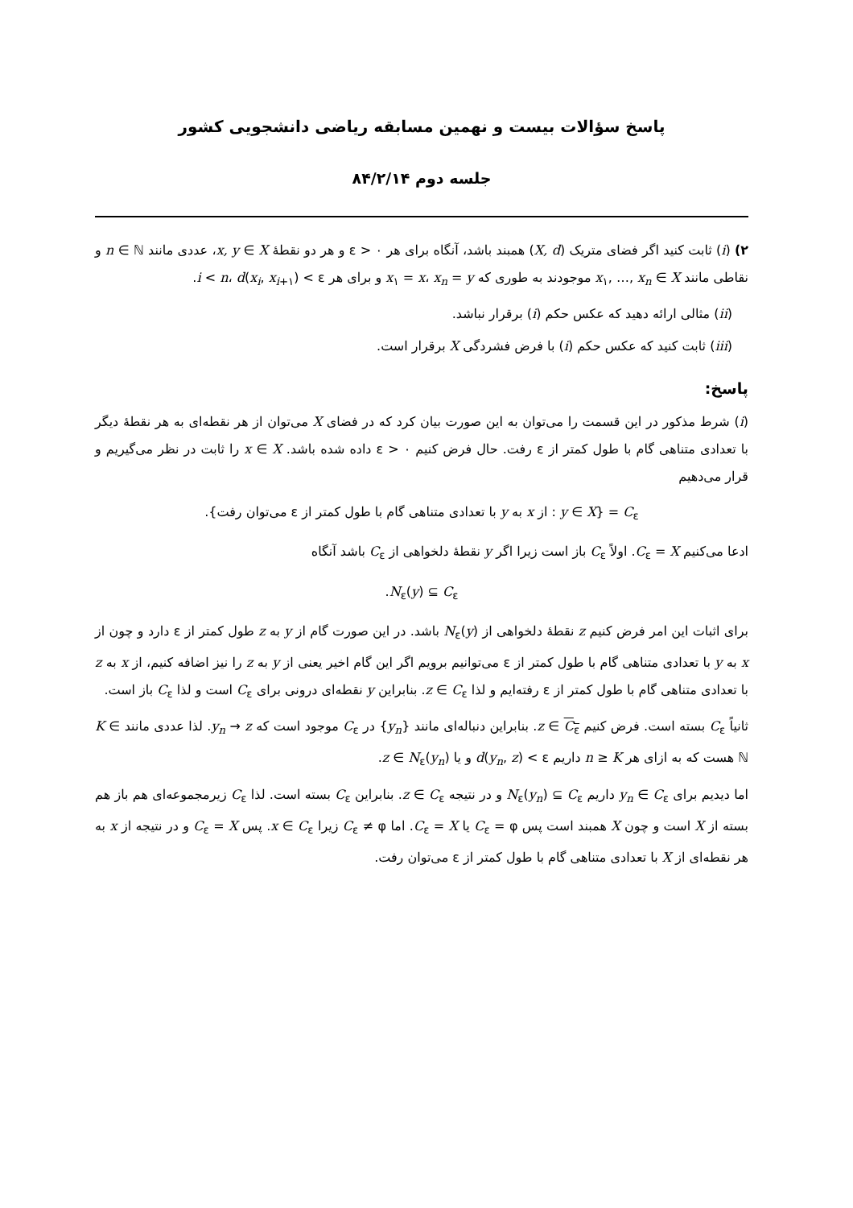پاسخ سؤالات بیست و نهمین مسابقه ریاضی دانشجویی کشور
جلسه دوم ۸۴/۲/۱۴
۲) (i) ثابت کنید اگر فضای متریک (X, d) همبند باشد، آنگاه برای هر ε > ۰ و هر دو نقطهٔ x, y ∈ X، عددی مانند n ∈ ℕ و نقاطی مانند x<sub>۱</sub>, …, x<sub>n</sub> ∈ X موجودند به طوری که x<sub>۱</sub> = x، x<sub>n</sub> = y و برای هر i < n، d(x<sub>i</sub>, x<sub>i+۱</sub>) < ε.
(ii) مثالی ارائه دهید که عکس حکم (i) برقرار نباشد.
(iii) ثابت کنید که عکس حکم (i) با فرض فشردگی X برقرار است.
پاسخ:
(i) شرط مذکور در این قسمت را می‌توان به این صورت بیان کرد که در فضای X می‌توان از هر نقطه‌ای به هر نقطهٔ دیگر با تعدادی متناهی گام با طول کمتر از ε رفت. حال فرض کنیم ε > ۰ داده شده باشد. x ∈ X را ثابت در نظر می‌گیریم و قرار می‌دهیم
C<sub>ε</sub> = {y ∈ X : از x به y با تعدادی متناهی گام با طول کمتر از ε می‌توان رفت}.
ادعا می‌کنیم C<sub>ε</sub> = X. اولاً C<sub>ε</sub> باز است زیرا اگر y نقطهٔ دلخواهی از C<sub>ε</sub> باشد آنگاه
N<sub>ε</sub>(y) ⊆ C<sub>ε</sub>.
برای اثبات این امر فرض کنیم z نقطهٔ دلخواهی از N<sub>ε</sub>(y) باشد. در این صورت گام از y به z طول کمتر از ε دارد و چون از x به y با تعدادی متناهی گام با طول کمتر از ε می‌توانیم برویم اگر این گام اخیر یعنی از y به z را نیز اضافه کنیم، از x به z با تعدادی متناهی گام با طول کمتر از ε رفته‌ایم و لذا z ∈ C<sub>ε</sub>. بنابراین y نقطه‌ای درونی برای C<sub>ε</sub> است و لذا C<sub>ε</sub> باز است.
ثانیاً C<sub>ε</sub> بسته است. فرض کنیم z ∈ C<sub>ε</sub>. بنابراین دنباله‌ای مانند {y<sub>n</sub>} در C<sub>ε</sub> موجود است که y<sub>n</sub> → z. لذا عددی مانند K ∈ ℕ هست که به ازای هر n ≥ K داریم d(y<sub>n</sub>, z) < ε و یا z ∈ N<sub>ε</sub>(y<sub>n</sub>).
اما دیدیم برای y<sub>n</sub> ∈ C<sub>ε</sub> داریم N<sub>ε</sub>(y<sub>n</sub>) ⊆ C<sub>ε</sub> و در نتیجه z ∈ C<sub>ε</sub>. بنابراین C<sub>ε</sub> بسته است. لذا C<sub>ε</sub> زیرمجموعه‌ای هم باز هم بسته از X است و چون X همبند است پس C<sub>ε</sub> = φ یا C<sub>ε</sub> = X. اما C<sub>ε</sub> ≠ φ زیرا x ∈ C<sub>ε</sub>. پس C<sub>ε</sub> = X و در نتیجه از x به هر نقطه‌ای از X با تعدادی متناهی گام با طول کمتر از ε می‌توان رفت.